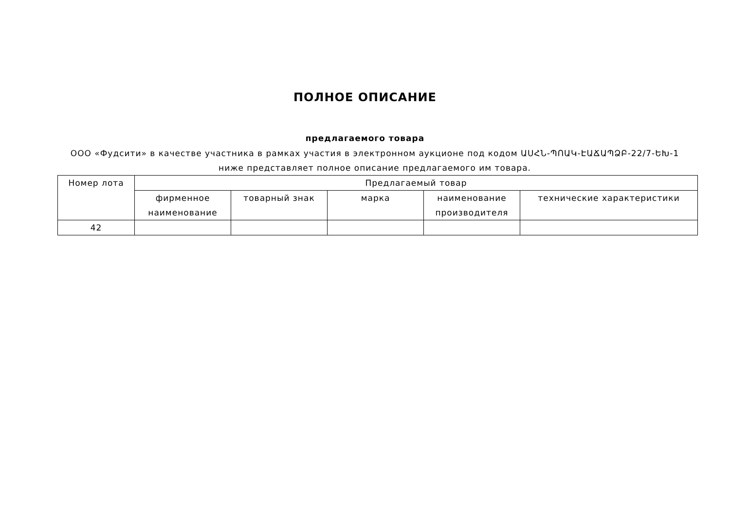ПОЛНОЕ ОПИСАНИЕ
предлагаемого товара
ООО «Фудсити» в качестве участника в рамках участия в электронном аукционе под кодом ԱՍՀՆ-ՊՈԱԿ-ԷԱՃԱՊՁԲ-22/7-ԵԽ-1 ниже представляет полное описание предлагаемого им товара.
| Номер лота | Предлагаемый товар | | | | |
| --- | --- | --- | --- | --- | --- |
| | фирменное наименование | товарный знак | марка | наименование производителя | технические характеристики |
| 42 | | | | | |